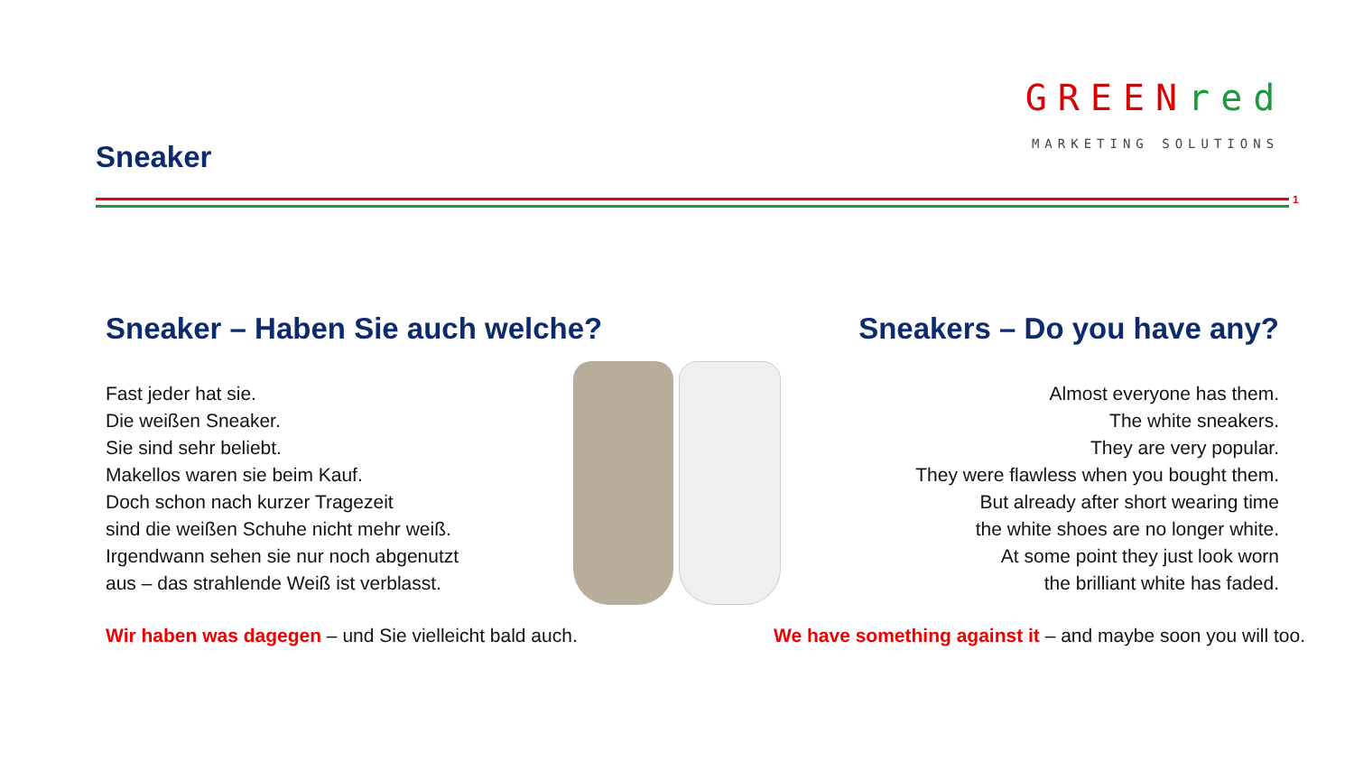Sneaker
GREENred
MARKETING SOLUTIONS
1
Sneaker – Haben Sie auch welche?
Fast jeder hat sie.
Die weißen Sneaker.
Sie sind sehr beliebt.
Makellos waren sie beim Kauf.
Doch schon nach kurzer Tragezeit
sind die weißen Schuhe nicht mehr weiß.
Irgendwann sehen sie nur noch abgenutzt
aus – das strahlende Weiß ist verblasst.
Wir haben was dagegen – und Sie vielleicht bald auch.
Sneakers – Do you have any?
Almost everyone has them.
The white sneakers.
They are very popular.
They were flawless when you bought them.
But already after short wearing time
the white shoes are no longer white.
At some point they just look worn
the brilliant white has faded.
We have something against it – and maybe soon you will too.